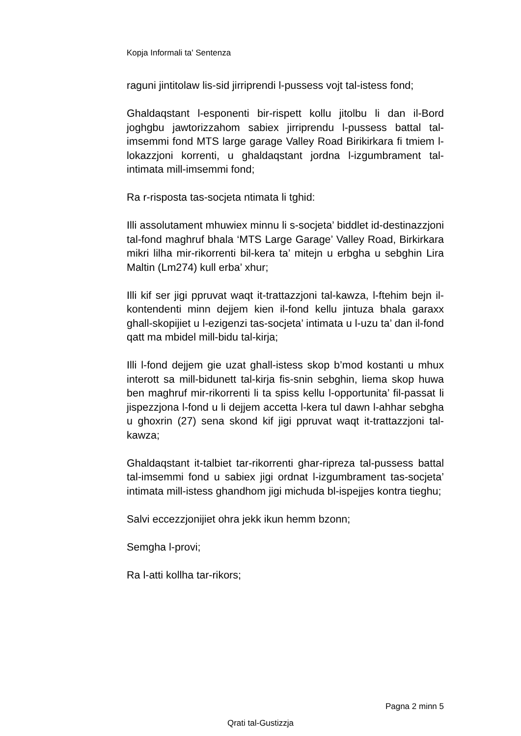Kopja Informali ta' Sentenza
raguni jintitolaw lis-sid jirriprendi l-pussess vojt tal-istess fond;
Ghaldaqstant l-esponenti bir-rispett kollu jitolbu li dan il-Bord joghgbu jawtorizzahom sabiex jirriprendu l-pussess battal tal-imsemmi fond MTS large garage Valley Road Birikirkara fi tmiem l-lokazzjoni korrenti, u ghaldaqstant jordna l-izgumbrament tal-intimata mill-imsemmi fond;
Ra r-risposta tas-socjeta ntimata li tghid:
Illi assolutament mhuwiex minnu li s-socjeta’ biddlet id-destinazzjoni tal-fond maghruf bhala ‘MTS Large Garage’ Valley Road, Birkirkara mikri lilha mir-rikorrenti bil-kera ta’ mitejn u erbgha u sebghin Lira Maltin (Lm274) kull erba’ xhur;
Illi kif ser jigi ppruvat waqt it-trattazzjoni tal-kawza, l-ftehim bejn il-kontendenti minn dejjem kien il-fond kellu jintuza bhala garaxx ghall-skopijiet u l-ezigenzi tas-socjeta’ intimata u l-uzu ta’ dan il-fond qatt ma mbidel mill-bidu tal-kirja;
Illi l-fond dejjem gie uzat ghall-istess skop b’mod kostanti u mhux interott sa mill-bidunett tal-kirja fis-snin sebghin, liema skop huwa ben maghruf mir-rikorrenti li ta spiss kellu l-opportunita’ fil-passat li jispezzjona l-fond u li dejjem accetta l-kera tul dawn l-ahhar sebgha u ghoxrin (27) sena skond kif jigi ppruvat waqt it-trattazzjoni tal-kawza;
Ghaldaqstant it-talbiet tar-rikorrenti ghar-ripreza tal-pussess battal tal-imsemmi fond u sabiex jigi ordnat l-izgumbrament tas-socjeta’ intimata mill-istess ghandhom jigi michuda bl-ispejjes kontra tieghu;
Salvi eccezzjonijiet ohra jekk ikun hemm bzonn;
Semgha l-provi;
Ra l-atti kollha tar-rikors;
Pagna 2 minn 5
Qrati tal-Gustizzja